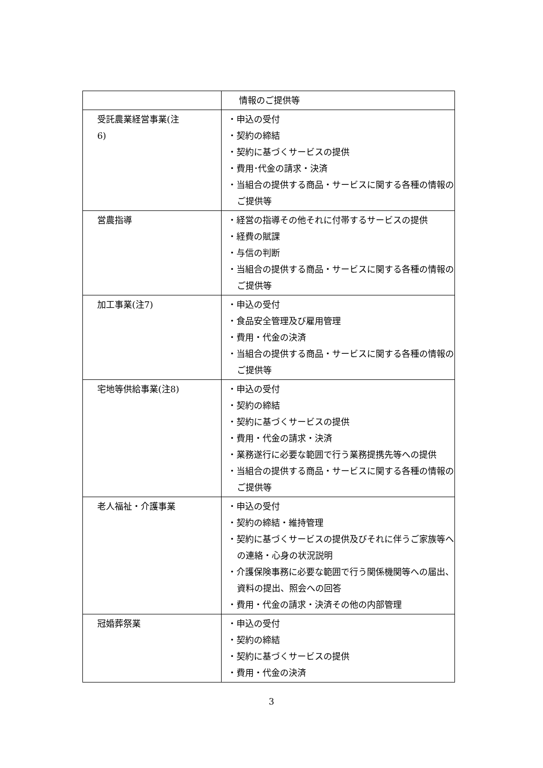| | 情報のご提供等 |
| 受託農業経営事業(注 6) | ・申込の受付 ・契約の締結 ・契約に基づくサービスの提供 ・費用･代金の請求・決済 ・当組合の提供する商品・サービスに関する各種の情報のご提供等 |
| 営農指導 | ・経営の指導その他それに付帯するサービスの提供 ・経費の賦課 ・与信の判断 ・当組合の提供する商品・サービスに関する各種の情報のご提供等 |
| 加工事業(注7) | ・申込の受付 ・食品安全管理及び雇用管理 ・費用・代金の決済 ・当組合の提供する商品・サービスに関する各種の情報のご提供等 |
| 宅地等供給事業(注8) | ・申込の受付 ・契約の締結 ・契約に基づくサービスの提供 ・費用・代金の請求・決済 ・業務遂行に必要な範囲で行う業務提携先等への提供 ・当組合の提供する商品・サービスに関する各種の情報のご提供等 |
| 老人福祉・介護事業 | ・申込の受付 ・契約の締結・維持管理 ・契約に基づくサービスの提供及びそれに伴うご家族等への連絡・心身の状況説明 ・介護保険事務に必要な範囲で行う関係機関等への届出、資料の提出、照会への回答 ・費用・代金の請求・決済その他の内部管理 |
| 冠婚葬祭業 | ・申込の受付 ・契約の締結 ・契約に基づくサービスの提供 ・費用・代金の決済 |
3